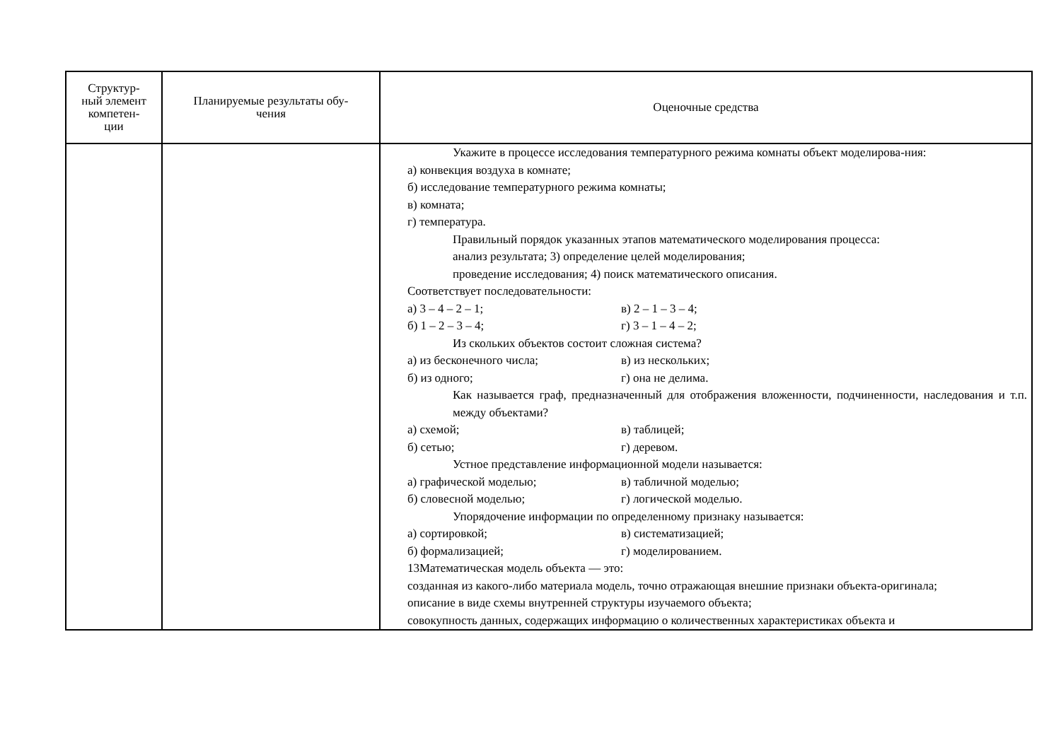| Структур- ный элемент компетен- ции | Планируемые результаты обу- чения | Оценочные средства |
| --- | --- | --- |
| | | Укажите в процессе исследования температурного режима комнаты объект моделирова-ния: а) конвекция воздуха в комнате; б) исследование температурного режима комнаты; в) комната; г) температура. Правильный порядок указанных этапов математического моделирования процесса: анализ результата; 3) определение целей моделирования; проведение исследования; 4) поиск математического описания. Соответствует последовательности: а) 3 – 4 – 2 – 1; в) 2 – 1 – 3 – 4; б) 1 – 2 – 3 – 4; г) 3 – 1 – 4 – 2; Из скольких объектов состоит сложная система? а) из бесконечного числа; в) из нескольких; б) из одного; г) она не делима. Как называется граф, предназначенный для отображения вложенности, подчиненности, наследования и т.п. между объектами? а) схемой; в) таблицей; б) сетью; г) деревом. Устное представление информационной модели называется: а) графической моделью; в) табличной моделью; б) словесной моделью; г) логической моделью. Упорядочение информации по определенному признаку называется: а) сортировкой; в) систематизацией; б) формализацией; г) моделированием. 13Математическая модель объекта — это: созданная из какого-либо материала модель, точно отражающая внешние признаки объекта-оригинала; описание в виде схемы внутренней структуры изучаемого объекта; совокупность данных, содержащих информацию о количественных характеристиках объекта и |